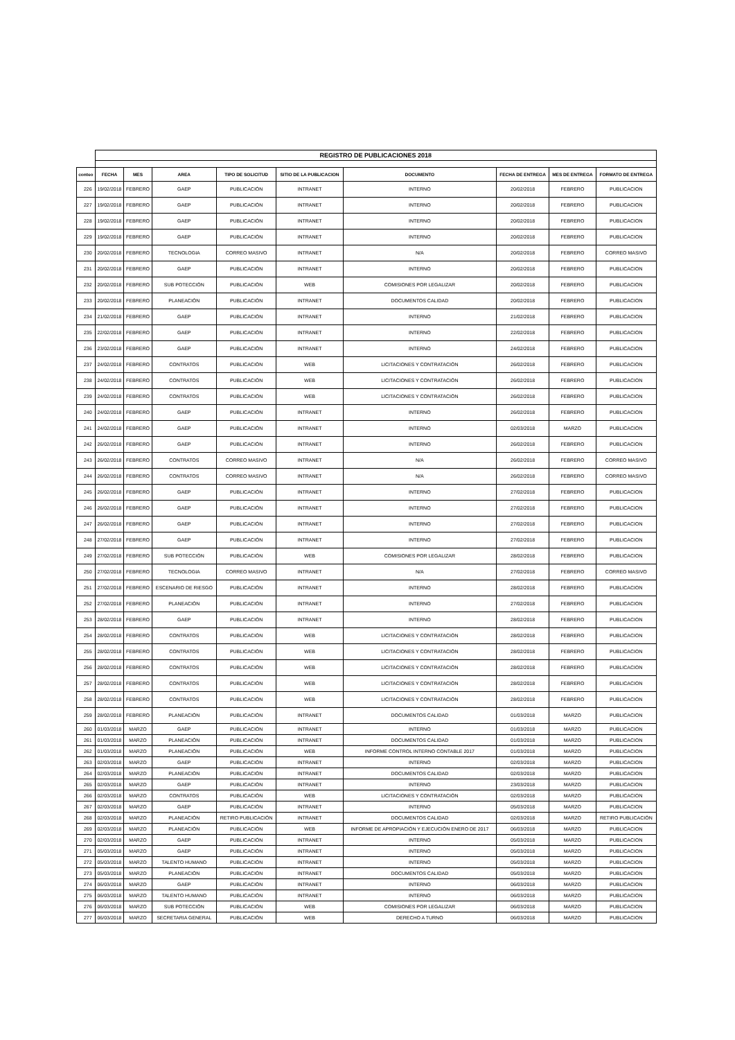| | REGISTRO DE PUBLICACIONES 2018 | | | | | | | | |
| conteo | FECHA | MES | AREA | TIPO DE SOLICITUD | SITIO DE LA PUBLICACION | DOCUMENTO | FECHA DE ENTREGA | MES DE ENTREGA | FORMATO DE ENTREGA |
| 226 | 19/02/2018 | FEBRERO | GAEP | PUBLICACIÓN | INTRANET | INTERNO | 20/02/2018 | FEBRERO | PUBLICACION |
| 227 | 19/02/2018 | FEBRERO | GAEP | PUBLICACIÓN | INTRANET | INTERNO | 20/02/2018 | FEBRERO | PUBLICACION |
| 228 | 19/02/2018 | FEBRERO | GAEP | PUBLICACIÓN | INTRANET | INTERNO | 20/02/2018 | FEBRERO | PUBLICACION |
| 229 | 19/02/2018 | FEBRERO | GAEP | PUBLICACIÓN | INTRANET | INTERNO | 20/02/2018 | FEBRERO | PUBLICACION |
| 230 | 20/02/2018 | FEBRERO | TECNOLOGIA | CORREO MASIVO | INTRANET | N/A | 20/02/2018 | FEBRERO | CORREO MASIVO |
| 231 | 20/02/2018 | FEBRERO | GAEP | PUBLICACIÓN | INTRANET | INTERNO | 20/02/2018 | FEBRERO | PUBLICACION |
| 232 | 20/02/2018 | FEBRERO | SUB POTECCIÓN | PUBLICACIÓN | WEB | COMISIONES POR LEGALIZAR | 20/02/2018 | FEBRERO | PUBLICACION |
| 233 | 20/02/2018 | FEBRERO | PLANEACIÓN | PUBLICACIÓN | INTRANET | DOCUMENTOS CALIDAD | 20/02/2018 | FEBRERO | PUBLICACION |
| 234 | 21/02/2018 | FEBRERO | GAEP | PUBLICACIÓN | INTRANET | INTERNO | 21/02/2018 | FEBRERO | PUBLICACION |
| 235 | 22/02/2018 | FEBRERO | GAEP | PUBLICACIÓN | INTRANET | INTERNO | 22/02/2018 | FEBRERO | PUBLICACION |
| 236 | 23/02/2018 | FEBRERO | GAEP | PUBLICACIÓN | INTRANET | INTERNO | 24/02/2018 | FEBRERO | PUBLICACION |
| 237 | 24/02/2018 | FEBRERO | CONTRATOS | PUBLICACIÓN | WEB | LICITACIONES Y CONTRATACIÓN | 26/02/2018 | FEBRERO | PUBLICACION |
| 238 | 24/02/2018 | FEBRERO | CONTRATOS | PUBLICACIÓN | WEB | LICITACIONES Y CONTRATACIÓN | 26/02/2018 | FEBRERO | PUBLICACION |
| 239 | 24/02/2018 | FEBRERO | CONTRATOS | PUBLICACIÓN | WEB | LICITACIONES Y CONTRATACIÓN | 26/02/2018 | FEBRERO | PUBLICACION |
| 240 | 24/02/2018 | FEBRERO | GAEP | PUBLICACIÓN | INTRANET | INTERNO | 26/02/2018 | FEBRERO | PUBLICACION |
| 241 | 24/02/2018 | FEBRERO | GAEP | PUBLICACIÓN | INTRANET | INTERNO | 02/03/2018 | MARZO | PUBLICACION |
| 242 | 26/02/2018 | FEBRERO | GAEP | PUBLICACIÓN | INTRANET | INTERNO | 26/02/2018 | FEBRERO | PUBLICACION |
| 243 | 26/02/2018 | FEBRERO | CONTRATOS | CORREO MASIVO | INTRANET | N/A | 26/02/2018 | FEBRERO | CORREO MASIVO |
| 244 | 26/02/2018 | FEBRERO | CONTRATOS | CORREO MASIVO | INTRANET | N/A | 26/02/2018 | FEBRERO | CORREO MASIVO |
| 245 | 26/02/2018 | FEBRERO | GAEP | PUBLICACIÓN | INTRANET | INTERNO | 27/02/2018 | FEBRERO | PUBLICACION |
| 246 | 26/02/2018 | FEBRERO | GAEP | PUBLICACIÓN | INTRANET | INTERNO | 27/02/2018 | FEBRERO | PUBLICACION |
| 247 | 26/02/2018 | FEBRERO | GAEP | PUBLICACIÓN | INTRANET | INTERNO | 27/02/2018 | FEBRERO | PUBLICACION |
| 248 | 27/02/2018 | FEBRERO | GAEP | PUBLICACIÓN | INTRANET | INTERNO | 27/02/2018 | FEBRERO | PUBLICACION |
| 249 | 27/02/2018 | FEBRERO | SUB POTECCIÓN | PUBLICACIÓN | WEB | COMISIONES POR LEGALIZAR | 28/02/2018 | FEBRERO | PUBLICACION |
| 250 | 27/02/2018 | FEBRERO | TECNOLOGIA | CORREO MASIVO | INTRANET | N/A | 27/02/2018 | FEBRERO | CORREO MASIVO |
| 251 | 27/02/2018 | FEBRERO | ESCENARIO DE RIESGO | PUBLICACIÓN | INTRANET | INTERNO | 28/02/2018 | FEBRERO | PUBLICACION |
| 252 | 27/02/2018 | FEBRERO | PLANEACIÓN | PUBLICACIÓN | INTRANET | INTERNO | 27/02/2018 | FEBRERO | PUBLICACION |
| 253 | 28/02/2018 | FEBRERO | GAEP | PUBLICACIÓN | INTRANET | INTERNO | 28/02/2018 | FEBRERO | PUBLICACION |
| 254 | 28/02/2018 | FEBRERO | CONTRATOS | PUBLICACIÓN | WEB | LICITACIONES Y CONTRATACIÓN | 28/02/2018 | FEBRERO | PUBLICACION |
| 255 | 28/02/2018 | FEBRERO | CONTRATOS | PUBLICACIÓN | WEB | LICITACIONES Y CONTRATACIÓN | 28/02/2018 | FEBRERO | PUBLICACION |
| 256 | 28/02/2018 | FEBRERO | CONTRATOS | PUBLICACIÓN | WEB | LICITACIONES Y CONTRATACIÓN | 28/02/2018 | FEBRERO | PUBLICACION |
| 257 | 28/02/2018 | FEBRERO | CONTRATOS | PUBLICACIÓN | WEB | LICITACIONES Y CONTRATACIÓN | 28/02/2018 | FEBRERO | PUBLICACION |
| 258 | 28/02/2018 | FEBRERO | CONTRATOS | PUBLICACIÓN | WEB | LICITACIONES Y CONTRATACIÓN | 28/02/2018 | FEBRERO | PUBLICACION |
| 259 | 28/02/2018 | FEBRERO | PLANEACIÓN | PUBLICACIÓN | INTRANET | DOCUMENTOS CALIDAD | 01/03/2018 | MARZO | PUBLICACION |
| 260 | 01/03/2018 | MARZO | GAEP | PUBLICACIÓN | INTRANET | INTERNO | 01/03/2018 | MARZO | PUBLICACION |
| 261 | 01/03/2018 | MARZO | PLANEACIÓN | PUBLICACIÓN | INTRANET | DOCUMENTOS CALIDAD | 01/03/2018 | MARZO | PUBLICACION |
| 262 | 01/03/2018 | MARZO | PLANEACIÓN | PUBLICACIÓN | WEB | INFORME CONTROL INTERNO CONTABLE 2017 | 01/03/2018 | MARZO | PUBLICACION |
| 263 | 02/03/2018 | MARZO | GAEP | PUBLICACIÓN | INTRANET | INTERNO | 02/03/2018 | MARZO | PUBLICACION |
| 264 | 02/03/2018 | MARZO | PLANEACIÓN | PUBLICACIÓN | INTRANET | DOCUMENTOS CALIDAD | 02/03/2018 | MARZO | PUBLICACION |
| 265 | 02/03/2018 | MARZO | GAEP | PUBLICACIÓN | INTRANET | INTERNO | 23/03/2018 | MARZO | PUBLICACION |
| 266 | 02/03/2018 | MARZO | CONTRATOS | PUBLICACIÓN | WEB | LICITACIONES Y CONTRATACIÓN | 02/03/2018 | MARZO | PUBLICACION |
| 267 | 02/03/2018 | MARZO | GAEP | PUBLICACIÓN | INTRANET | INTERNO | 05/03/2018 | MARZO | PUBLICACION |
| 268 | 02/03/2018 | MARZO | PLANEACIÓN | RETIRO PUBLICACIÓN | INTRANET | DOCUMENTOS CALIDAD | 02/03/2018 | MARZO | RETIRO PUBLICACIÓN |
| 269 | 02/03/2018 | MARZO | PLANEACIÓN | PUBLICACIÓN | WEB | INFORME DE APROPIACIÓN Y EJECUCIÓN ENERO DE 2017 | 06/03/2018 | MARZO | PUBLICACION |
| 270 | 02/03/2018 | MARZO | GAEP | PUBLICACIÓN | INTRANET | INTERNO | 05/03/2018 | MARZO | PUBLICACION |
| 271 | 05/03/2018 | MARZO | GAEP | PUBLICACIÓN | INTRANET | INTERNO | 05/03/2018 | MARZO | PUBLICACION |
| 272 | 05/03/2018 | MARZO | TALENTO HUMANO | PUBLICACIÓN | INTRANET | INTERNO | 05/03/2018 | MARZO | PUBLICACION |
| 273 | 05/03/2018 | MARZO | PLANEACIÓN | PUBLICACIÓN | INTRANET | DOCUMENTOS CALIDAD | 05/03/2018 | MARZO | PUBLICACION |
| 274 | 06/03/2018 | MARZO | GAEP | PUBLICACIÓN | INTRANET | INTERNO | 06/03/2018 | MARZO | PUBLICACION |
| 275 | 06/03/2018 | MARZO | TALENTO HUMANO | PUBLICACIÓN | INTRANET | INTERNO | 06/03/2018 | MARZO | PUBLICACION |
| 276 | 06/03/2018 | MARZO | SUB POTECCIÓN | PUBLICACIÓN | WEB | COMISIONES POR LEGALIZAR | 06/03/2018 | MARZO | PUBLICACION |
| 277 | 06/03/2018 | MARZO | SECRETARIA GENERAL | PUBLICACIÓN | WEB | DERECHO A TURNO | 06/03/2018 | MARZO | PUBLICACION |